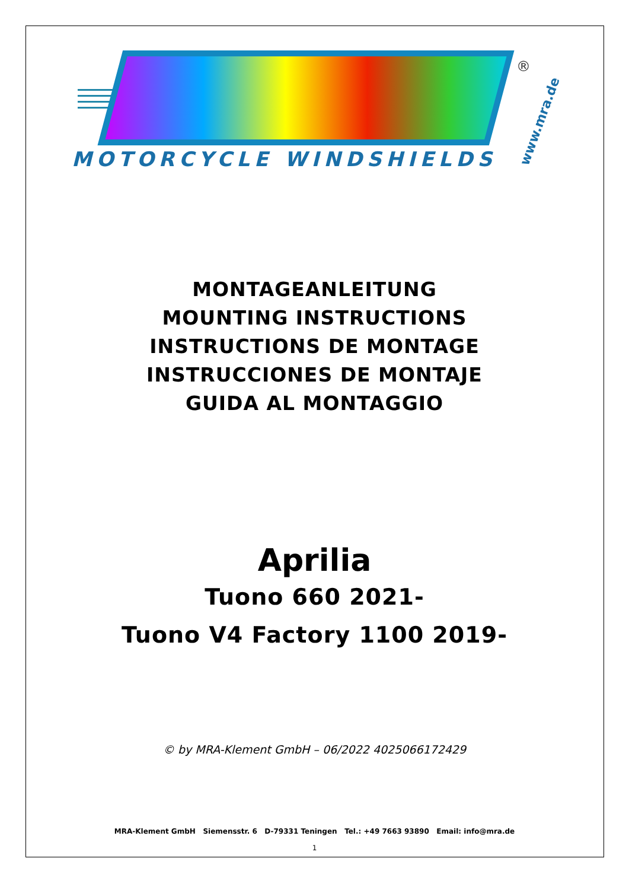®
MOTORCYCLE WINDSHIELDS
www.mra.de
MONTAGEANLEITUNG
MOUNTING INSTRUCTIONS
INSTRUCTIONS DE MONTAGE
INSTRUCCIONES DE MONTAJE
GUIDA AL MONTAGGIO
Aprilia
Tuono 660 2021-
Tuono V4 Factory 1100 2019-
© by MRA-Klement GmbH – 06/2022 4025066172429
MRA-Klement GmbH Siemensstr. 6 D-79331 Teningen Tel.: +49 7663 93890 Email: info@mra.de
1